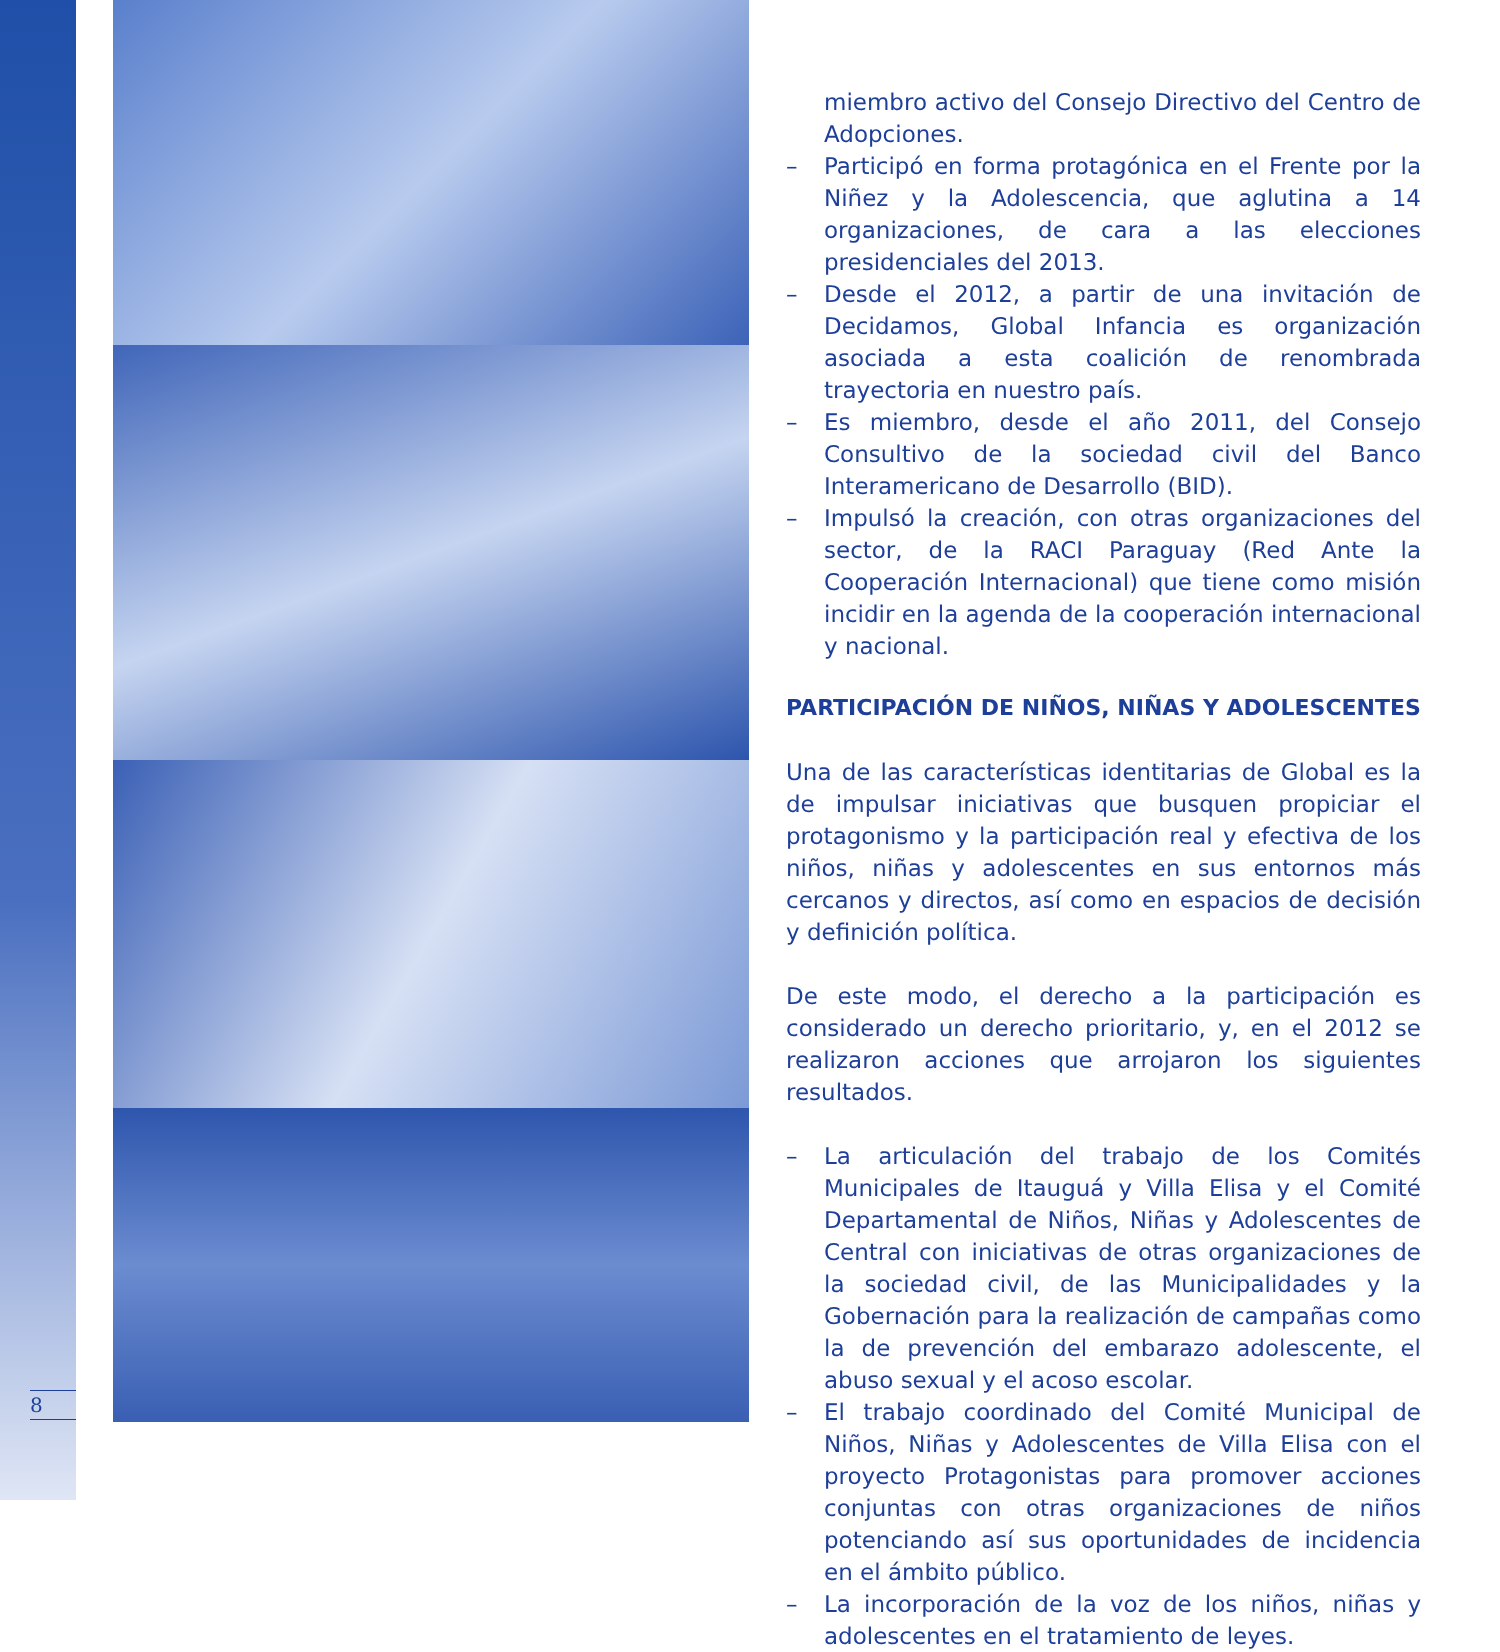8
miembro activo del Consejo Directivo del Centro de Adopciones.
– Participó en forma protagónica en el Frente por la Niñez y la Adolescencia, que aglutina a 14 organizaciones, de cara a las elecciones presidenciales del 2013.
– Desde el 2012, a partir de una invitación de Decidamos, Global Infancia es organización asociada a esta coalición de renombrada trayectoria en nuestro país.
– Es miembro, desde el año 2011, del Consejo Consultivo de la sociedad civil del Banco Interamericano de Desarrollo (BID).
– Impulsó la creación, con otras organizaciones del sector, de la RACI Paraguay (Red Ante la Cooperación Internacional) que tiene como misión incidir en la agenda de la cooperación internacional y nacional.
PARTICIPACIÓN DE NIÑOS, NIÑAS Y ADOLESCENTES
Una de las características identitarias de Global es la de impulsar iniciativas que busquen propiciar el protagonismo y la participación real y efectiva de los niños, niñas y adolescentes en sus entornos más cercanos y directos, así como en espacios de decisión y definición política.
De este modo, el derecho a la participación es considerado un derecho prioritario, y, en el 2012 se realizaron acciones que arrojaron los siguientes resultados.
– La articulación del trabajo de los Comités Municipales de Itauguá y Villa Elisa y el Comité Departamental de Niños, Niñas y Adolescentes de Central con iniciativas de otras organizaciones de la sociedad civil, de las Municipalidades y la Gobernación para la realización de campañas como la de prevención del embarazo adolescente, el abuso sexual y el acoso escolar.
– El trabajo coordinado del Comité Municipal de Niños, Niñas y Adolescentes de Villa Elisa con el proyecto Protagonistas para promover acciones conjuntas con otras organizaciones de niños potenciando así sus oportunidades de incidencia en el ámbito público.
– La incorporación de la voz de los niños, niñas y adolescentes en el tratamiento de leyes.